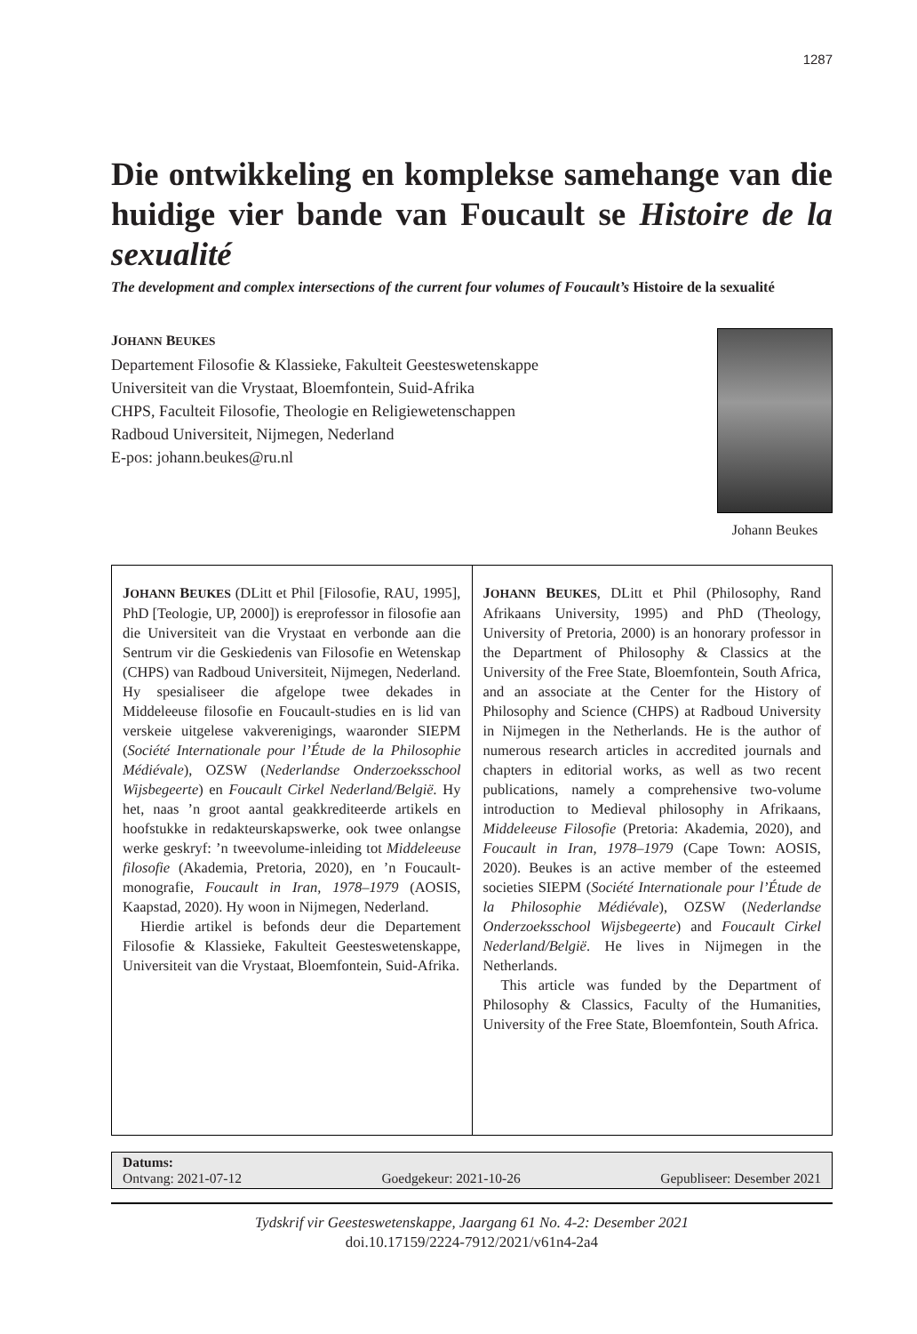1287
Die ontwikkeling en komplekse samehange van die huidige vier bande van Foucault se Histoire de la sexualité
The development and complex intersections of the current four volumes of Foucault’s Histoire de la sexualité
JOHANN BEUKES
Departement Filosofie & Klassieke, Fakulteit Geesteswetenskappe
Universiteit van die Vrystaat, Bloemfontein, Suid-Afrika
CHPS, Faculteit Filosofie, Theologie en Religiewetenschappen
Radboud Universiteit, Nijmegen, Nederland
E-pos: johann.beukes@ru.nl
Johann Beukes
JOHANN BEUKES (DLitt et Phil [Filosofie, RAU, 1995], PhD [Teologie, UP, 2000]) is ereprofessor in filosofie aan die Universiteit van die Vrystaat en verbonde aan die Sentrum vir die Geskiedenis van Filosofie en Wetenskap (CHPS) van Radboud Universiteit, Nijmegen, Nederland. Hy spesialiseer die afgelope twee dekades in Middeleeuse filosofie en Foucault-studies en is lid van verskeie uitgelese vakverenigings, waaronder SIEPM (Société Internationale pour l’Étude de la Philosophie Médiévale), OZSW (Nederlandse Onderzoeksschool Wijsbegeerte) en Foucault Cirkel Nederland/België. Hy het, naas ’n groot aantal geakkrediteerde artikels en hoofstukke in redakteurskapswerke, ook twee onlangse werke geskryf: ’n tweevolume-inleiding tot Middeleeuse filosofie (Akademia, Pretoria, 2020), en ’n Foucault-monografie, Foucault in Iran, 1978–1979 (AOSIS, Kaapstad, 2020). Hy woon in Nijmegen, Nederland.
Hierdie artikel is befonds deur die Departement Filosofie & Klassieke, Fakulteit Geesteswetenskappe, Universiteit van die Vrystaat, Bloemfontein, Suid-Afrika.
JOHANN BEUKES, DLitt et Phil (Philosophy, Rand Afrikaans University, 1995) and PhD (Theology, University of Pretoria, 2000) is an honorary professor in the Department of Philosophy & Classics at the University of the Free State, Bloemfontein, South Africa, and an associate at the Center for the History of Philosophy and Science (CHPS) at Radboud University in Nijmegen in the Netherlands. He is the author of numerous research articles in accredited journals and chapters in editorial works, as well as two recent publications, namely a comprehensive two-volume introduction to Medieval philosophy in Afrikaans, Middeleeuse Filosofie (Pretoria: Akademia, 2020), and Foucault in Iran, 1978–1979 (Cape Town: AOSIS, 2020). Beukes is an active member of the esteemed societies SIEPM (Société Internationale pour l’Étude de la Philosophie Médiévale), OZSW (Nederlandse Onderzoeksschool Wijsbegeerte) and Foucault Cirkel Nederland/België. He lives in Nijmegen in the Netherlands.
This article was funded by the Department of Philosophy & Classics, Faculty of the Humanities, University of the Free State, Bloemfontein, South Africa.
Datums:
Ontvang: 2021-07-12 Goedgekeur: 2021-10-26 Gepubliseer: Desember 2021
Tydskrif vir Geesteswetenskappe, Jaargang 61 No. 4-2: Desember 2021
doi.10.17159/2224-7912/2021/v61n4-2a4